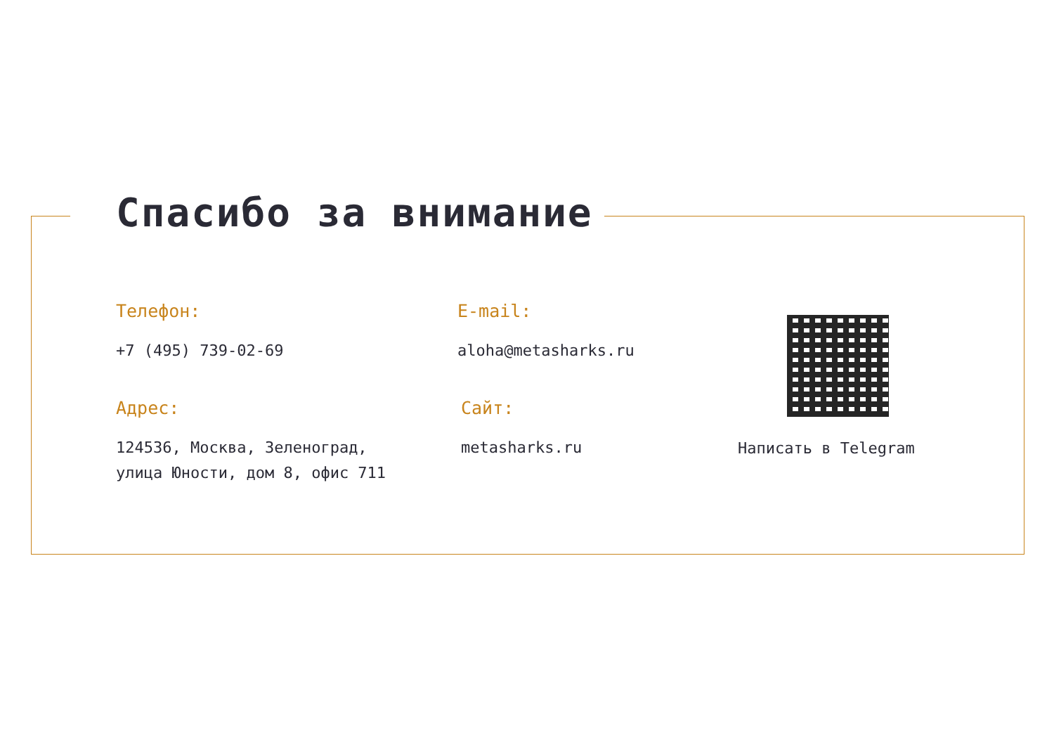Спасибо за внимание
Телефон:
+7 (495) 739-02-69
E-mail:
aloha@metasharks.ru
Адрес:
124536, Москва, Зеленоград,
улица Юности, дом 8, офис 711
Сайт:
metasharks.ru
Написать в Telegram